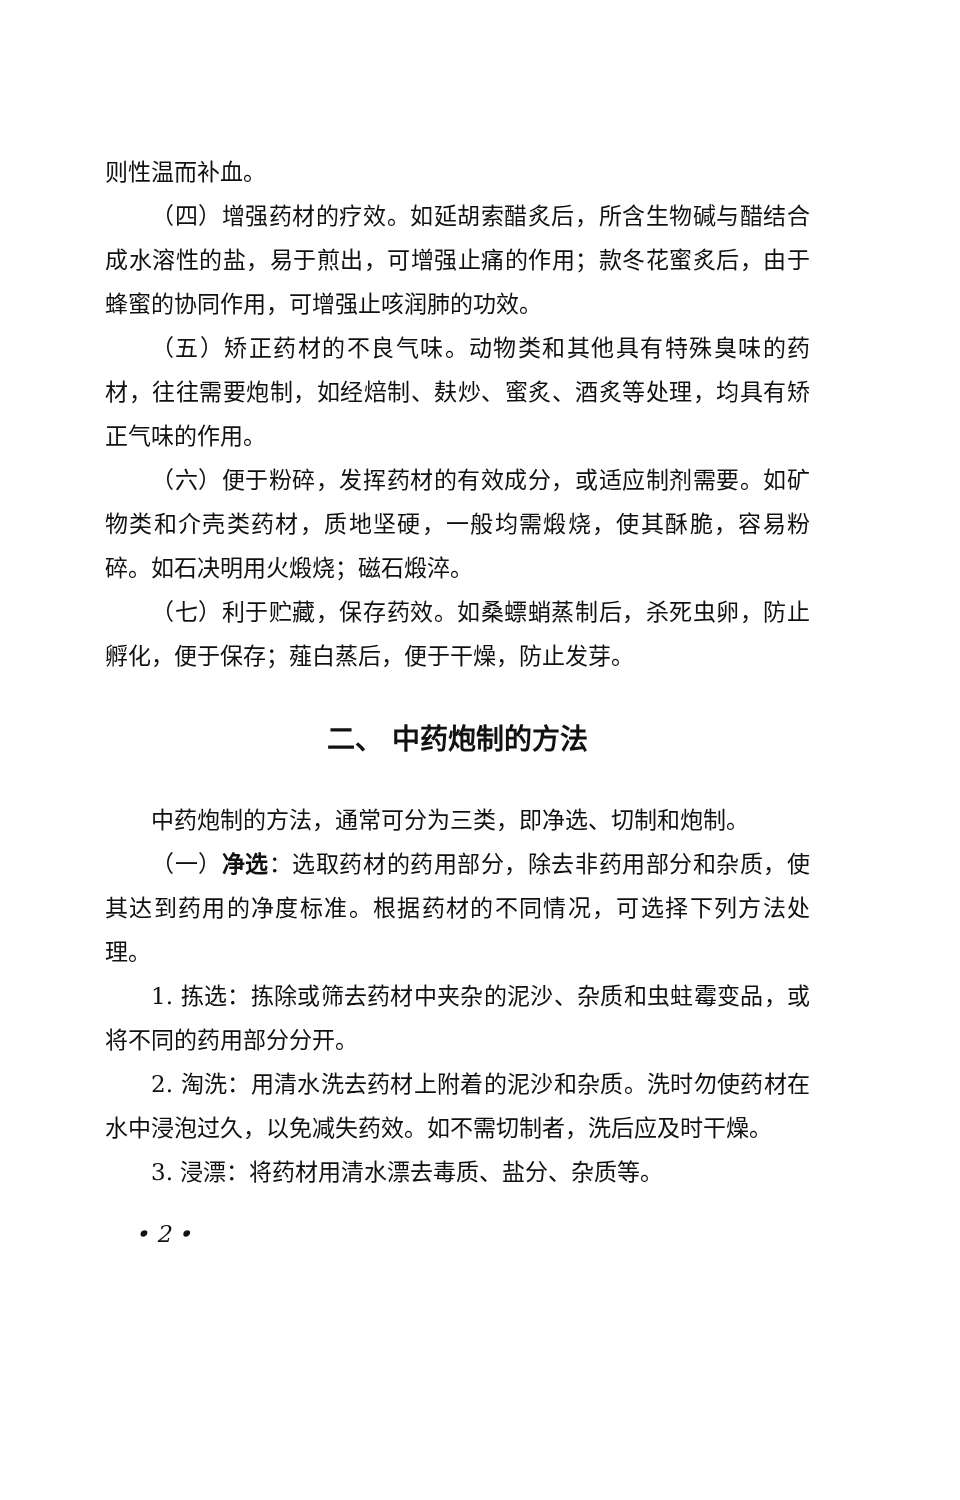则性温而补血。
（四）增强药材的疗效。如延胡索醋炙后，所含生物碱与醋结合成水溶性的盐，易于煎出，可增强止痛的作用；款冬花蜜炙后，由于蜂蜜的协同作用，可增强止咳润肺的功效。
（五）矫正药材的不良气味。动物类和其他具有特殊臭味的药材，往往需要炮制，如经焙制、麸炒、蜜炙、酒炙等处理，均具有矫正气味的作用。
（六）便于粉碎，发挥药材的有效成分，或适应制剂需要。如矿物类和介壳类药材，质地坚硬，一般均需煅烧，使其酥脆，容易粉碎。如石决明用火煅烧；磁石煅淬。
（七）利于贮藏，保存药效。如桑螵蛸蒸制后，杀死虫卵，防止孵化，便于保存；薤白蒸后，便于干燥，防止发芽。
二、 中药炮制的方法
中药炮制的方法，通常可分为三类，即净选、切制和炮制。
（一）净选：选取药材的药用部分，除去非药用部分和杂质，使其达到药用的净度标准。根据药材的不同情况，可选择下列方法处理。
1. 拣选：拣除或筛去药材中夹杂的泥沙、杂质和虫蛀霉变品，或将不同的药用部分分开。
2. 淘洗：用清水洗去药材上附着的泥沙和杂质。洗时勿使药材在水中浸泡过久，以免减失药效。如不需切制者，洗后应及时干燥。
3. 浸漂：将药材用清水漂去毒质、盐分、杂质等。
• 2 •